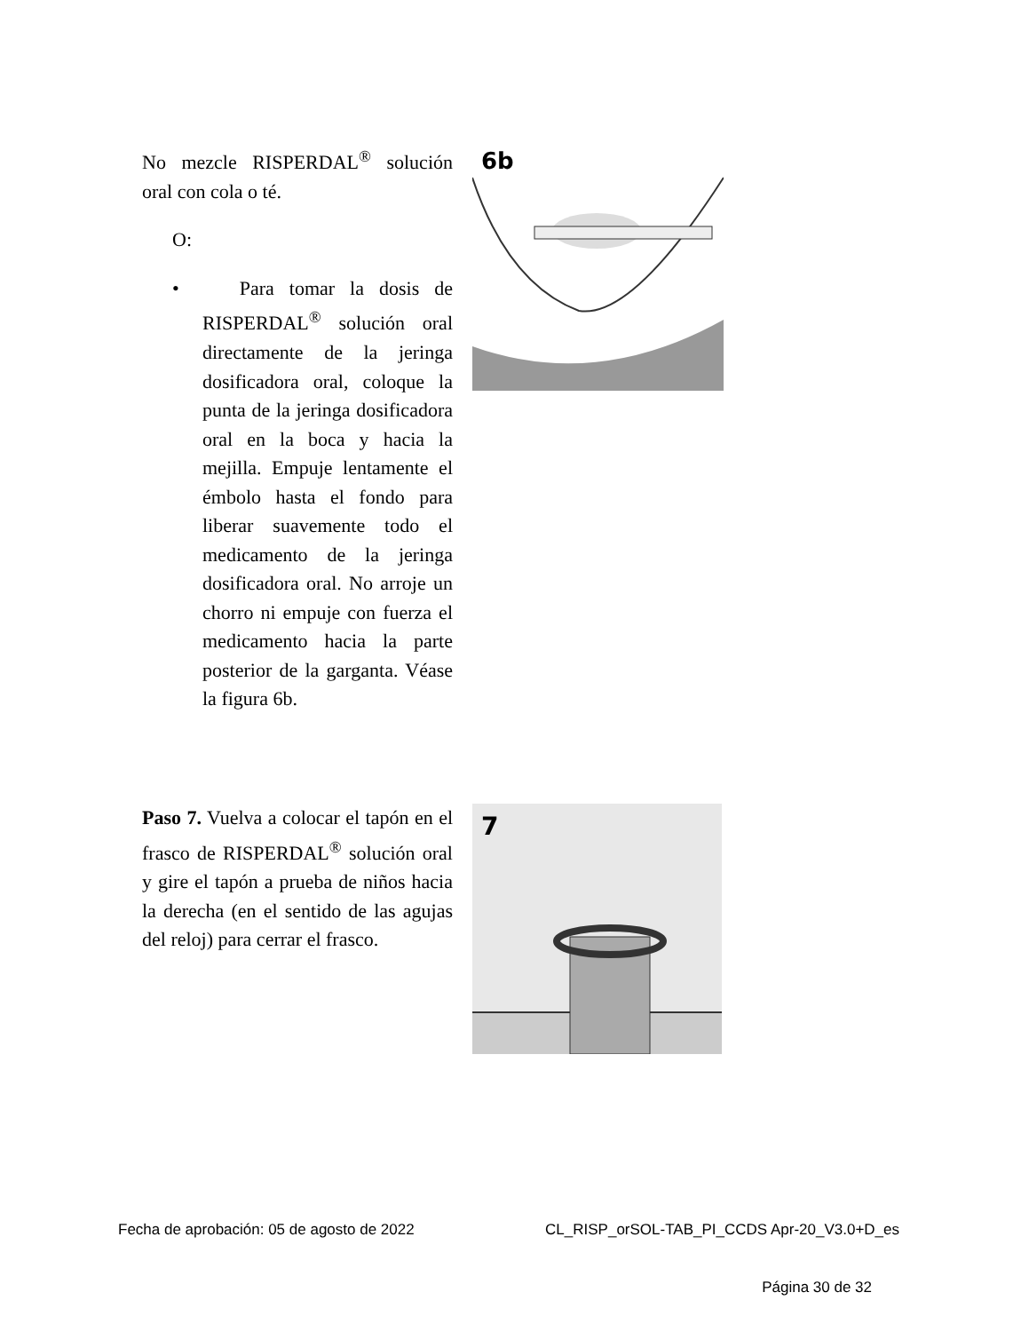No mezcle RISPERDAL<sup>®</sup> solución oral con cola o té.
O:
• Para tomar la dosis de RISPERDAL<sup>®</sup> solución oral directamente de la jeringa dosificadora oral, coloque la punta de la jeringa dosificadora oral en la boca y hacia la mejilla. Empuje lentamente el émbolo hasta el fondo para liberar suavemente todo el medicamento de la jeringa dosificadora oral. No arroje un chorro ni empuje con fuerza el medicamento hacia la parte posterior de la garganta. Véase la figura 6b.
6b
Paso 7. Vuelva a colocar el tapón en el frasco de RISPERDAL<sup>®</sup> solución oral y gire el tapón a prueba de niños hacia la derecha (en el sentido de las agujas del reloj) para cerrar el frasco.
7
Fecha de aprobación: 05 de agosto de 2022 CL_RISP_orSOL-TAB_PI_CCDS Apr-20_V3.0+D_es
Página 30 de 32